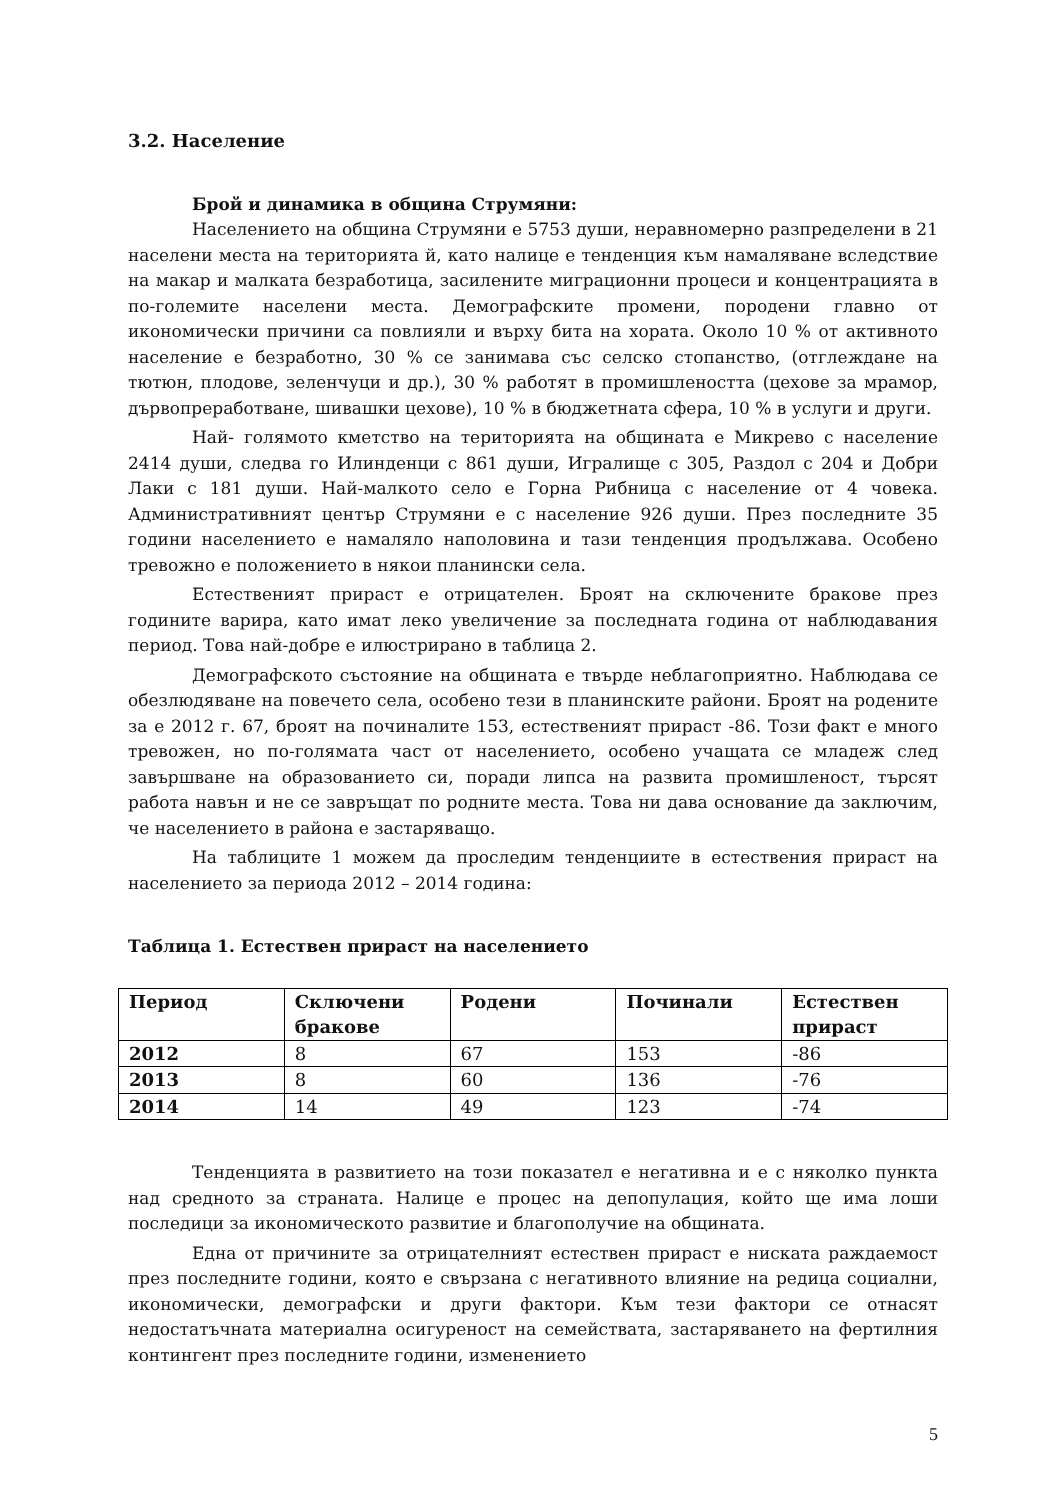3.2. Население
Брой и динамика в община Струмяни:
Населението на община Струмяни е 5753 души, неравномерно разпределени в 21 населени места на територията й, като налице е тенденция към намаляване вследствие на макар и малката безработица, засилените миграционни процеси и концентрацията в по-големите населени места. Демографските промени, породени главно от икономически причини са повлияли и върху бита на хората. Около 10 % от активното население е безработно, 30 % се занимава със селско стопанство, (отглеждане на тютюн, плодове, зеленчуци и др.), 30 % работят в промишлеността (цехове за мрамор, дървопреработване, шивашки цехове), 10 % в бюджетната сфера, 10 % в услуги и други.
Най- голямото кметство на територията на общината е Микрево с население 2414 души, следва го Илинденци с 861 души, Игралище с 305, Раздол с 204 и Добри Лаки с 181 души. Най-малкото село е Горна Рибница с население от 4 човека. Административният център Струмяни е с население 926 души. През последните 35 години населението е намаляло наполовина и тази тенденция продължава. Особено тревожно е положението в някои планински села.
Естественият прираст е отрицателен. Броят на сключените бракове през годините варира, като имат леко увеличение за последната година от наблюдавания период. Това най-добре е илюстрирано в таблица 2.
Демографското състояние на общината е твърде неблагоприятно. Наблюдава се обезлюдяване на повечето села, особено тези в планинските райони. Броят на родените за е 2012 г. 67, броят на починалите 153, естественият прираст -86. Този факт е много тревожен, но по-голямата част от населението, особено учащата се младеж след завършване на образованието си, поради липса на развита промишленост, търсят работа навън и не се завръщат по родните места. Това ни дава основание да заключим, че населението в района е застаряващо.
На таблиците 1 можем да проследим тенденциите в естествения прираст на населението за периода 2012 – 2014 година:
Таблица 1. Естествен прираст на населението
| Период | Сключени бракове | Родени | Починали | Естествен прираст |
| --- | --- | --- | --- | --- |
| 2012 | 8 | 67 | 153 | -86 |
| 2013 | 8 | 60 | 136 | -76 |
| 2014 | 14 | 49 | 123 | -74 |
Тенденцията в развитието на този показател е негативна и е с няколко пункта над средното за страната. Налице е процес на депопулация, който ще има лоши последици за икономическото развитие и благополучие на общината.
Една от причините за отрицателният естествен прираст е ниската раждаемост през последните години, която е свързана с негативното влияние на редица социални, икономически, демографски и други фактори. Към тези фактори се отнасят недостатъчната материална осигуреност на семействата, застаряването на фертилния контингент през последните години, изменението
5